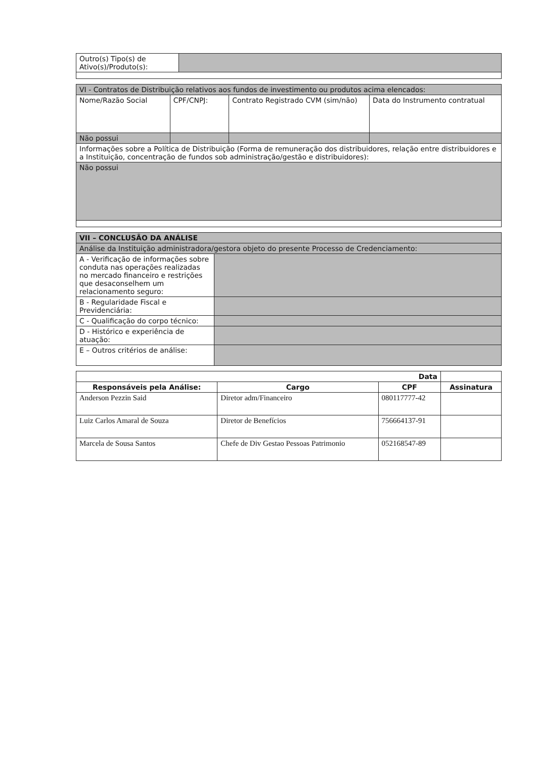| Outro(s) Tipo(s) de Ativo(s)/Produto(s): | |
| VI - Contratos de Distribuição relativos aos fundos de investimento ou produtos acima elencados: | | | |
| Nome/Razão Social | CPF/CNPJ: | Contrato Registrado CVM (sim/não) | Data do Instrumento contratual |
| Não possui | | | |
| Informações sobre a Política de Distribuição (Forma de remuneração dos distribuidores, relação entre distribuidores e a Instituição, concentração de fundos sob administração/gestão e distribuidores): | | | |
| Não possui | | | |
| VII – CONCLUSÃO DA ANÁLISE | |
| Análise da Instituição administradora/gestora objeto do presente Processo de Credenciamento: | |
| A - Verificação de informações sobre conduta nas operações realizadas no mercado financeiro e restrições que desaconselhem um relacionamento seguro: | |
| B - Regularidade Fiscal e Previdenciária: | |
| C - Qualificação do corpo técnico: | |
| D - Histórico e experiência de atuação: | |
| E – Outros critérios de análise: | |
| Data | | | |
| --- | --- | --- | --- |
| Responsáveis pela Análise: | Cargo | CPF | Assinatura |
| Anderson Pezzin Said | Diretor adm/Financeiro | 080117777-42 | |
| Luiz Carlos Amaral de Souza | Diretor de Benefícios | 756664137-91 | |
| Marcela de Sousa Santos | Chefe de Div Gestao Pessoas Patrimonio | 052168547-89 | |